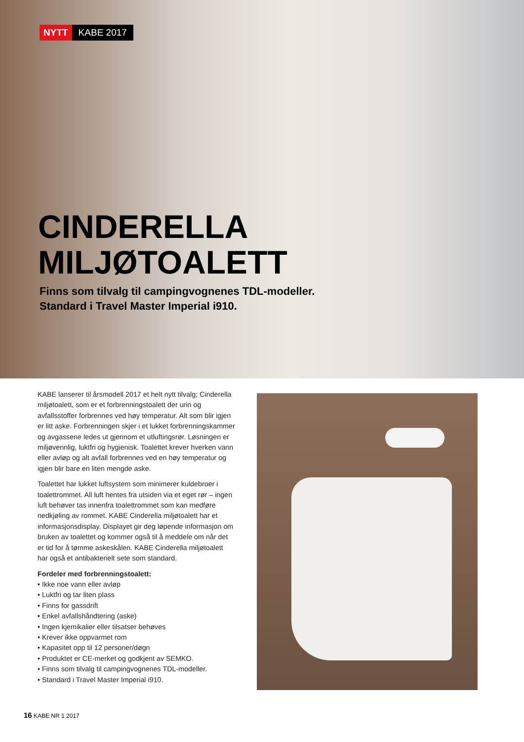NYTT KABE 2017
CINDERELLA
MILJØTOALETT
Finns som tilvalg til campingvognenes TDL-modeller.
Standard i Travel Master Imperial i910.
KABE lanserer til årsmodell 2017 et helt nytt tilvalg; Cinderella miljøtoalett, som er et forbrenningstoalett der urin og avfallsstoffer forbrennes ved høy temperatur. Alt som blir igjen er litt aske. Forbrenningen skjer i et lukket forbrenningskammer og avgassene ledes ut gjennom et utluftingsrør. Løsningen er miljøvennlig, luktfri og hygienisk. Toalettet krever hverken vann eller avløp og alt avfall forbrennes ved en høy temperatur og igjen blir bare en liten mengde aske.
Toalettet har lukket luftsystem som minimerer kuldebroer i toalettrommet. All luft hentes fra utsiden via et eget rør – ingen luft behøver tas innenfra toalettrommet som kan medføre nedkjøling av rommet. KABE Cinderella miljøtoalett har et informasjonsdisplay. Displayet gir deg løpende informasjon om bruken av toalettet og kommer også til å meddele om når det er tid for å tømme askeskålen. KABE Cinderella miljøtoalett har også et antibakterielt sete som standard.
Fordeler med forbrenningstoalett:
• Ikke noe vann eller avløp
• Luktfri og tar liten plass
• Finns for gassdrift
• Enkel avfallshåndtering (aske)
• Ingen kjemikalier eller tilsatser behøves
• Krever ikke oppvarmet rom
• Kapasitet opp til 12 personer/døgn
• Produktet er CE-merket og godkjent av SEMKO.
• Finns som tilvalg til campingvognenes TDL-modeller.
• Standard i Travel Master Imperial i910.
16 KABE NR 1 2017